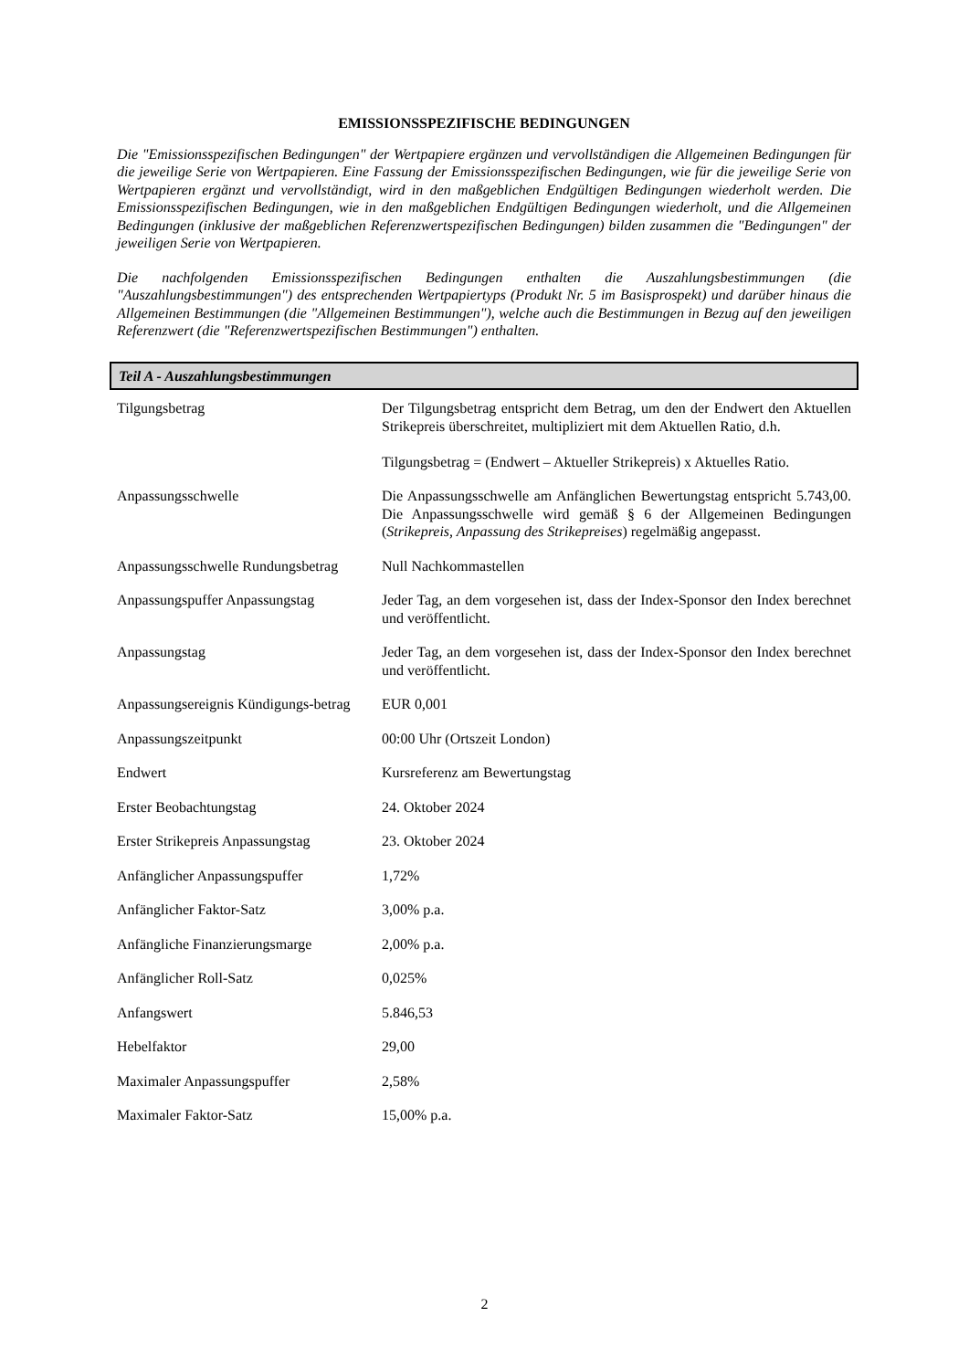EMISSIONSSPEZIFISCHE BEDINGUNGEN
Die "Emissionsspezifischen Bedingungen" der Wertpapiere ergänzen und vervollständigen die Allgemeinen Bedingungen für die jeweilige Serie von Wertpapieren. Eine Fassung der Emissionsspezifischen Bedingungen, wie für die jeweilige Serie von Wertpapieren ergänzt und vervollständigt, wird in den maßgeblichen Endgültigen Bedingungen wiederholt werden. Die Emissionsspezifischen Bedingungen, wie in den maßgeblichen Endgültigen Bedingungen wiederholt, und die Allgemeinen Bedingungen (inklusive der maßgeblichen Referenzwertspezifischen Bedingungen) bilden zusammen die "Bedingungen" der jeweiligen Serie von Wertpapieren.
Die nachfolgenden Emissionsspezifischen Bedingungen enthalten die Auszahlungsbestimmungen (die "Auszahlungsbestimmungen") des entsprechenden Wertpapiertyps (Produkt Nr. 5 im Basisprospekt) und darüber hinaus die Allgemeinen Bestimmungen (die "Allgemeinen Bestimmungen"), welche auch die Bestimmungen in Bezug auf den jeweiligen Referenzwert (die "Referenzwertspezifischen Bestimmungen") enthalten.
Teil A - Auszahlungsbestimmungen
| Tilgungsbetrag | Der Tilgungsbetrag entspricht dem Betrag, um den der Endwert den Aktuellen Strikepreis überschreitet, multipliziert mit dem Aktuellen Ratio, d.h. Tilgungsbetrag = (Endwert – Aktueller Strikepreis) x Aktuelles Ratio. |
| Anpassungsschwelle | Die Anpassungsschwelle am Anfänglichen Bewertungstag entspricht 5.743,00. Die Anpassungsschwelle wird gemäß § 6 der Allgemeinen Bedingungen ( Strikepreis, Anpassung des Strikepreises ) regelmäßig angepasst. |
| Anpassungsschwelle Rundungsbetrag | Null Nachkommastellen |
| Anpassungspuffer Anpassungstag | Jeder Tag, an dem vorgesehen ist, dass der Index-Sponsor den Index berechnet und veröffentlicht. |
| Anpassungstag | Jeder Tag, an dem vorgesehen ist, dass der Index-Sponsor den Index berechnet und veröffentlicht. |
| Anpassungsereignis Kündigungs-betrag | EUR 0,001 |
| Anpassungszeitpunkt | 00:00 Uhr (Ortszeit London) |
| Endwert | Kursreferenz am Bewertungstag |
| Erster Beobachtungstag | 24. Oktober 2024 |
| Erster Strikepreis Anpassungstag | 23. Oktober 2024 |
| Anfänglicher Anpassungspuffer | 1,72% |
| Anfänglicher Faktor-Satz | 3,00% p.a. |
| Anfängliche Finanzierungsmarge | 2,00% p.a. |
| Anfänglicher Roll-Satz | 0,025% |
| Anfangswert | 5.846,53 |
| Hebelfaktor | 29,00 |
| Maximaler Anpassungspuffer | 2,58% |
| Maximaler Faktor-Satz | 15,00% p.a. |
2